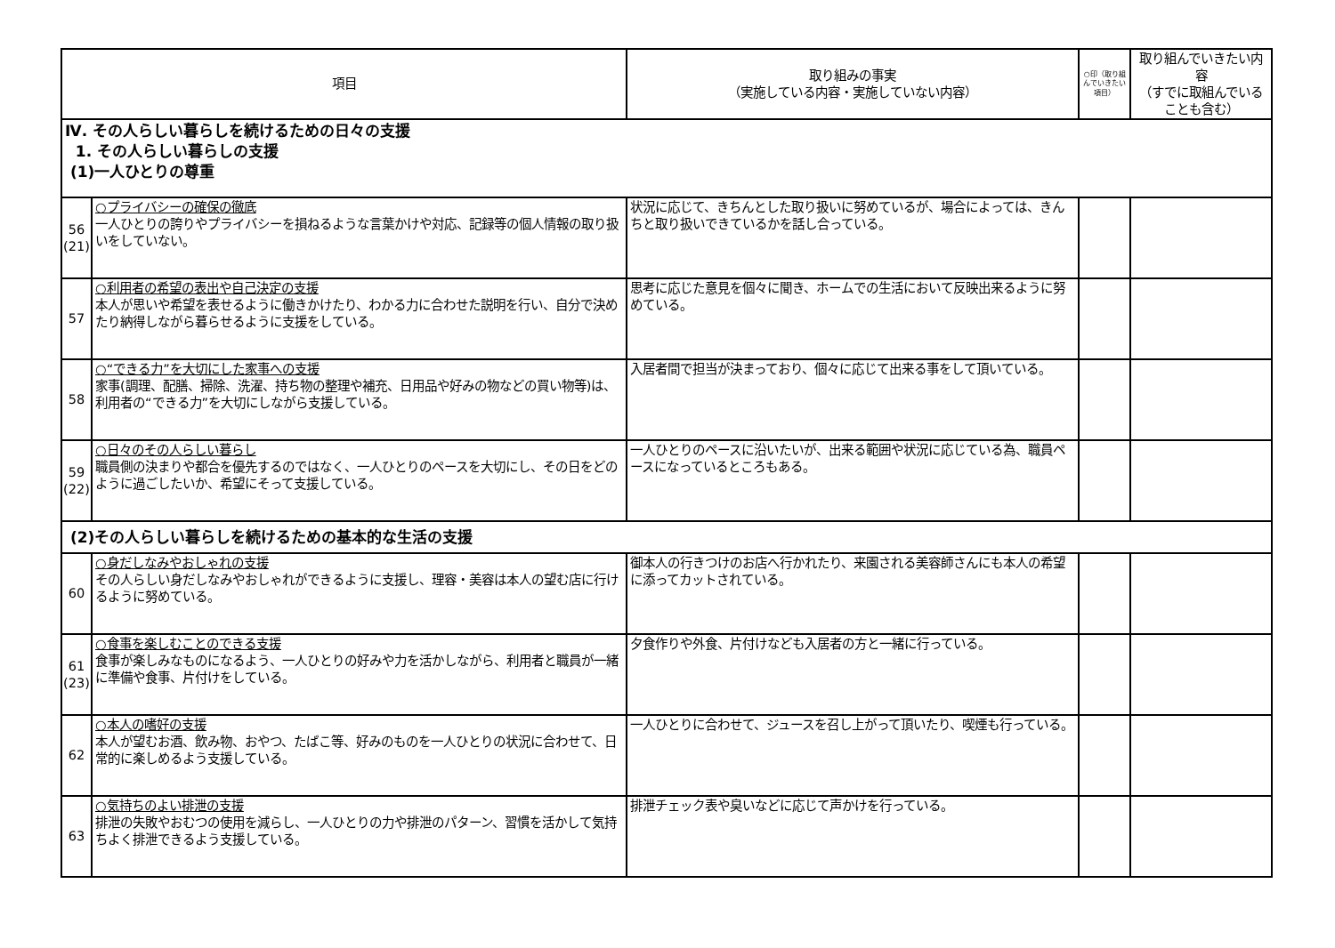| 項目 | | 取り組みの事実 （実施している内容・実施していない内容） | ○印（取り組んでいきたい項目） | 取り組んでいきたい内容 （すでに取組んでいることも含む） |
| --- | --- | --- | --- | --- |
| Ⅳ. その人らしい暮らしを続けるための日々の支援 1. その人らしい暮らしの支援 (1)一人ひとりの尊重 | | | | |
| 56 (21) | ○プライバシーの確保の徹底 一人ひとりの誇りやプライバシーを損ねるような言葉かけや対応、記録等の個人情報の取り扱いをしていない。 | 状況に応じて、きちんとした取り扱いに努めているが、場合によっては、きんちと取り扱いできているかを話し合っている。 | | |
| 57 | ○利用者の希望の表出や自己決定の支援 本人が思いや希望を表せるように働きかけたり、わかる力に合わせた説明を行い、自分で決めたり納得しながら暮らせるように支援をしている。 | 思考に応じた意見を個々に聞き、ホームでの生活において反映出来るように努めている。 | | |
| 58 | ○“できる力”を大切にした家事への支援 家事(調理、配膳、掃除、洗濯、持ち物の整理や補充、日用品や好みの物などの買い物等)は、利用者の“できる力”を大切にしながら支援している。 | 入居者間で担当が決まっており、個々に応じて出来る事をして頂いている。 | | |
| 59 (22) | ○日々のその人らしい暮らし 職員側の決まりや都合を優先するのではなく、一人ひとりのペースを大切にし、その日をどのように過ごしたいか、希望にそって支援している。 | 一人ひとりのペースに沿いたいが、出来る範囲や状況に応じている為、職員ペースになっているところもある。 | | |
| (2)その人らしい暮らしを続けるための基本的な生活の支援 | | | | |
| 60 | ○身だしなみやおしゃれの支援 その人らしい身だしなみやおしゃれができるように支援し、理容・美容は本人の望む店に行けるように努めている。 | 御本人の行きつけのお店へ行かれたり、来園される美容師さんにも本人の希望に添ってカットされている。 | | |
| 61 (23) | ○食事を楽しむことのできる支援 食事が楽しみなものになるよう、一人ひとりの好みや力を活かしながら、利用者と職員が一緒に準備や食事、片付けをしている。 | 夕食作りや外食、片付けなども入居者の方と一緒に行っている。 | | |
| 62 | ○本人の嗜好の支援 本人が望むお酒、飲み物、おやつ、たばこ等、好みのものを一人ひとりの状況に合わせて、日常的に楽しめるよう支援している。 | 一人ひとりに合わせて、ジュースを召し上がって頂いたり、喫煙も行っている。 | | |
| 63 | ○気持ちのよい排泄の支援 排泄の失敗やおむつの使用を減らし、一人ひとりの力や排泄のパターン、習慣を活かして気持ちよく排泄できるよう支援している。 | 排泄チェック表や臭いなどに応じて声かけを行っている。 | | |